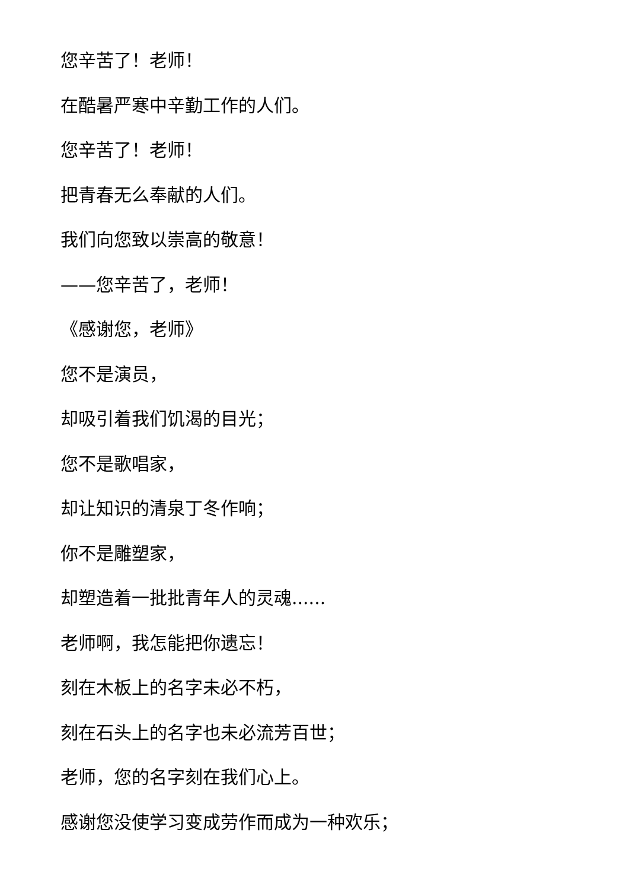您辛苦了！老师！
在酷暑严寒中辛勤工作的人们。
您辛苦了！老师！
把青春无么奉献的人们。
我们向您致以崇高的敬意！
——您辛苦了，老师！
《感谢您，老师》
您不是演员，
却吸引着我们饥渴的目光；
您不是歌唱家，
却让知识的清泉丁冬作响；
你不是雕塑家，
却塑造着一批批青年人的灵魂......
老师啊，我怎能把你遗忘！
刻在木板上的名字未必不朽，
刻在石头上的名字也未必流芳百世；
老师，您的名字刻在我们心上。
感谢您没使学习变成劳作而成为一种欢乐；